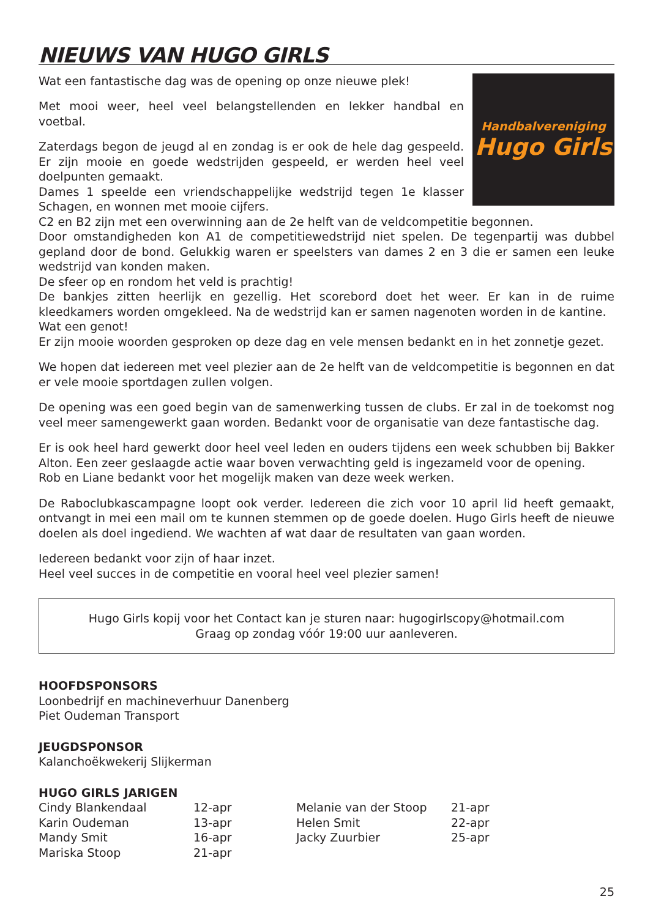NIEUWS VAN HUGO GIRLS
Handbalvereniging
Hugo Girls
Wat een fantastische dag was de opening op onze nieuwe plek!
Met mooi weer, heel veel belangstellenden en lekker handbal en voetbal.
Zaterdags begon de jeugd al en zondag is er ook de hele dag gespeeld. Er zijn mooie en goede wedstrijden gespeeld, er werden heel veel doelpunten gemaakt.
Dames 1 speelde een vriendschappelijke wedstrijd tegen 1e klasser Schagen, en wonnen met mooie cijfers.
C2 en B2 zijn met een overwinning aan de 2e helft van de veldcompetitie begonnen.
Door omstandigheden kon A1 de competitiewedstrijd niet spelen. De tegenpartij was dubbel gepland door de bond. Gelukkig waren er speelsters van dames 2 en 3 die er samen een leuke wedstrijd van konden maken.
De sfeer op en rondom het veld is prachtig!
De bankjes zitten heerlijk en gezellig. Het scorebord doet het weer. Er kan in de ruime kleedkamers worden omgekleed. Na de wedstrijd kan er samen nagenoten worden in de kantine.
Wat een genot!
Er zijn mooie woorden gesproken op deze dag en vele mensen bedankt en in het zonnetje gezet.
We hopen dat iedereen met veel plezier aan de 2e helft van de veldcompetitie is begonnen en dat er vele mooie sportdagen zullen volgen.
De opening was een goed begin van de samenwerking tussen de clubs. Er zal in de toekomst nog veel meer samengewerkt gaan worden. Bedankt voor de organisatie van deze fantastische dag.
Er is ook heel hard gewerkt door heel veel leden en ouders tijdens een week schubben bij Bakker Alton. Een zeer geslaagde actie waar boven verwachting geld is ingezameld voor de opening.
Rob en Liane bedankt voor het mogelijk maken van deze week werken.
De Raboclubkascampagne loopt ook verder. Iedereen die zich voor 10 april lid heeft gemaakt, ontvangt in mei een mail om te kunnen stemmen op de goede doelen. Hugo Girls heeft de nieuwe doelen als doel ingediend. We wachten af wat daar de resultaten van gaan worden.
Iedereen bedankt voor zijn of haar inzet.
Heel veel succes in de competitie en vooral heel veel plezier samen!
Hugo Girls kopij voor het Contact kan je sturen naar: hugogirlscopy@hotmail.com
Graag op zondag vóór 19:00 uur aanleveren.
HOOFDSPONSORS
Loonbedrijf en machineverhuur Danenberg
Piet Oudeman Transport
JEUGDSPONSOR
Kalanchoëkwekerij Slijkerman
HUGO GIRLS JARIGEN
| Cindy Blankendaal | 12-apr | Melanie van der Stoop | 21-apr |
| Karin Oudeman | 13-apr | Helen Smit | 22-apr |
| Mandy Smit | 16-apr | Jacky Zuurbier | 25-apr |
| Mariska Stoop | 21-apr | | |
25